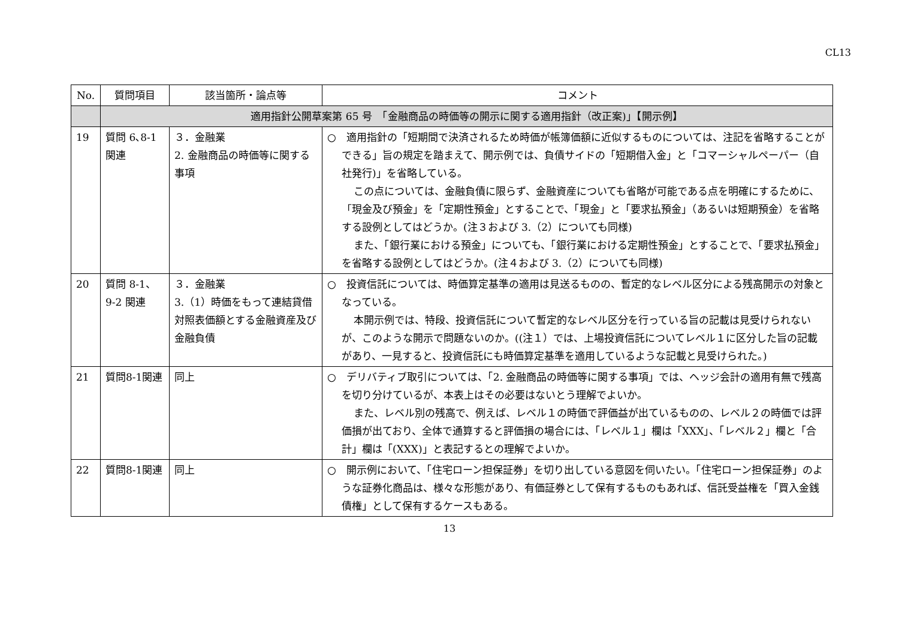CL13
| No. | 質問項目 | 該当箇所・論点等 | コメント |
| --- | --- | --- | --- |
| | 適用指針公開草案第 65 号 「金融商品の時価等の開示に関する適用指針（改正案)」【開示例】 | | |
| 19 | 質問 6､8-1 関連 | ３．金融業 2. 金融商品の時価等に関する事項 | ○ 適用指針の「短期間で決済されるため時価が帳簿価額に近似するものについては、注記を省略することができる」旨の規定を踏まえて、開示例では、負債サイドの「短期借入金」と「コマーシャルペーパー（自社発行)」を省略している。 この点については、金融負債に限らず、金融資産についても省略が可能である点を明確にするために、「現金及び預金」を「定期性預金」とすることで、「現金」と「要求払預金」（あるいは短期預金）を省略する設例としてはどうか。(注３および 3.（2）についても同様) また、「銀行業における預金」についても、「銀行業における定期性預金」とすることで、「要求払預金」を省略する設例としてはどうか。(注４および 3.（2）についても同様) |
| 20 | 質問 8-1、9-2 関連 | ３．金融業 3.（1）時価をもって連結貸借対照表価額とする金融資産及び金融負債 | ○ 投資信託については、時価算定基準の適用は見送るものの、暫定的なレベル区分による残高開示の対象となっている。 本開示例では、特段、投資信託について暫定的なレベル区分を行っている旨の記載は見受けられないが、このような開示で問題ないのか。((注１）では、上場投資信託についてレベル１に区分した旨の記載があり、一見すると、投資信託にも時価算定基準を適用しているような記載と見受けられた。) |
| 21 | 質問8-1関連 | 同上 | ○ デリバティブ取引については、「2. 金融商品の時価等に関する事項」では、ヘッジ会計の適用有無で残高を切り分けているが、本表上はその必要はないとう理解でよいか。 また、レベル別の残高で、例えば、レベル１の時価で評価益が出ているものの、レベル２の時価では評価損が出ており、全体で通算すると評価損の場合には、「レベル１」欄は「XXX」、「レベル２」欄と「合計」欄は「(XXX)」と表記するとの理解でよいか。 |
| 22 | 質問8-1関連 | 同上 | ○ 開示例において、「住宅ローン担保証券」を切り出している意図を伺いたい。「住宅ローン担保証券」のような証券化商品は、様々な形態があり、有価証券として保有するものもあれば、信託受益権を「買入金銭債権」として保有するケースもある。 |
13